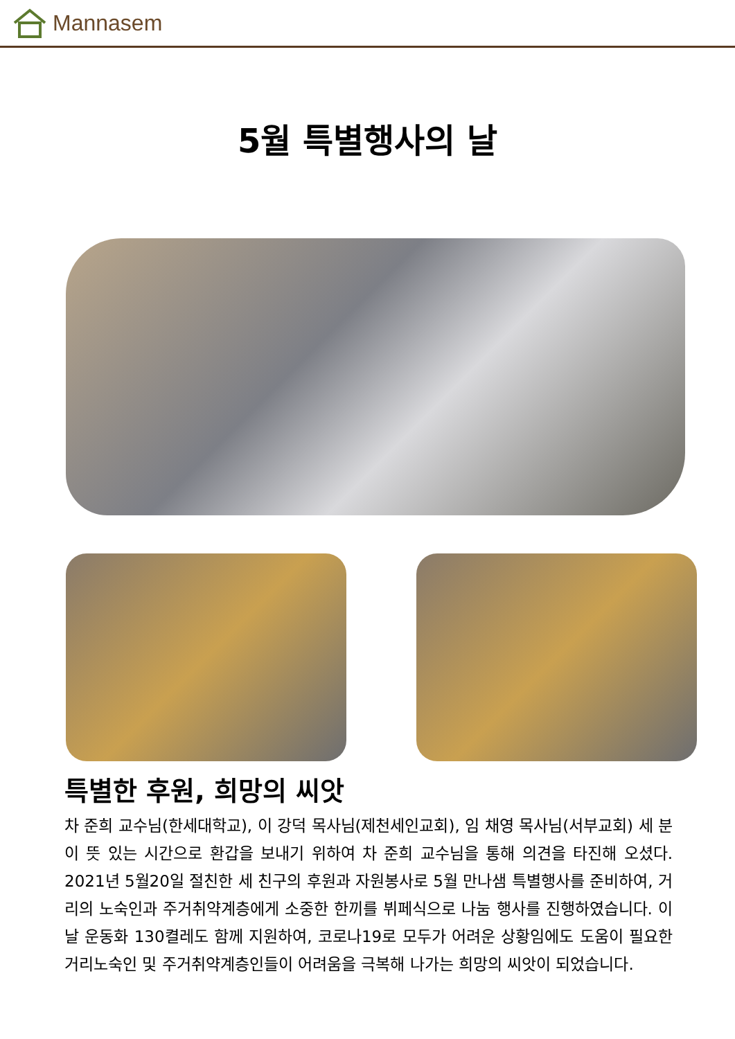Mannasem
5월 특별행사의 날
특별한 후원, 희망의 씨앗
차 준희 교수님(한세대학교), 이 강덕 목사님(제천세인교회), 임 채영 목사님(서부교회) 세 분이 뜻 있는 시간으로 환갑을 보내기 위하여 차 준희 교수님을 통해 의견을 타진해 오셨다. 2021년 5월20일 절친한 세 친구의 후원과 자원봉사로 5월 만나샘 특별행사를 준비하여, 거리의 노숙인과 주거취약계층에게 소중한 한끼를 뷔페식으로 나눔 행사를 진행하였습니다. 이날 운동화 130켤레도 함께 지원하여, 코로나19로 모두가 어려운 상황임에도 도움이 필요한 거리노숙인 및 주거취약계층인들이 어려움을 극복해 나가는 희망의 씨앗이 되었습니다.